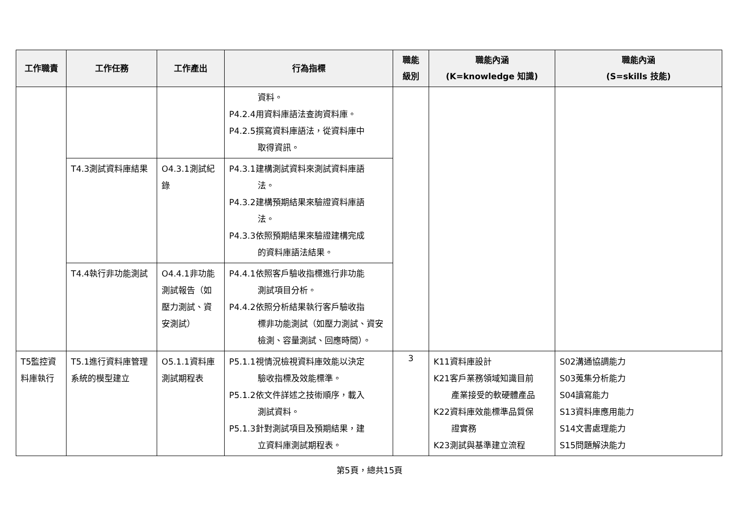| 工作職責 | 工作任務 | 工作產出 | 行為指標 | 職能 級別 | 職能內涵 (K=knowledge 知識) | 職能內涵 (S=skills 技能) |
| --- | --- | --- | --- | --- | --- | --- |
| | | | 資料。 P4.2.4用資料庫語法查詢資料庫。 P4.2.5撰寫資料庫語法，從資料庫中 取得資訊。 | | | |
| | T4.3測試資料庫結果 | O4.3.1測試紀錄 | P4.3.1建構測試資料來測試資料庫語 法。 P4.3.2建構預期結果來驗證資料庫語 法。 P4.3.3依照預期結果來驗證建構完成 的資料庫語法結果。 | | | |
| | T4.4執行非功能測試 | O4.4.1非功能測試報告（如壓力測試、資安測試） | P4.4.1依照客戶驗收指標進行非功能 測試項目分析。 P4.4.2依照分析結果執行客戶驗收指 標非功能測試（如壓力測試、資安檢測、容量測試、回應時間）。 | | | |
| T5監控資料庫執行 | T5.1進行資料庫管理系統的模型建立 | O5.1.1資料庫測試期程表 | P5.1.1視情況檢視資料庫效能以決定 驗收指標及效能標準。 P5.1.2依文件詳述之技術順序，載入 測試資料。 P5.1.3針對測試項目及預期結果，建 立資料庫測試期程表。 | 3 | K11資料庫設計 K21客戶業務領域知識目前 產業接受的軟硬體產品 K22資料庫效能標準品質保 證實務 K23測試與基準建立流程 | S02溝通協調能力 S03蒐集分析能力 S04讀寫能力 S13資料庫應用能力 S14文書處理能力 S15問題解決能力 |
第5頁，總共15頁